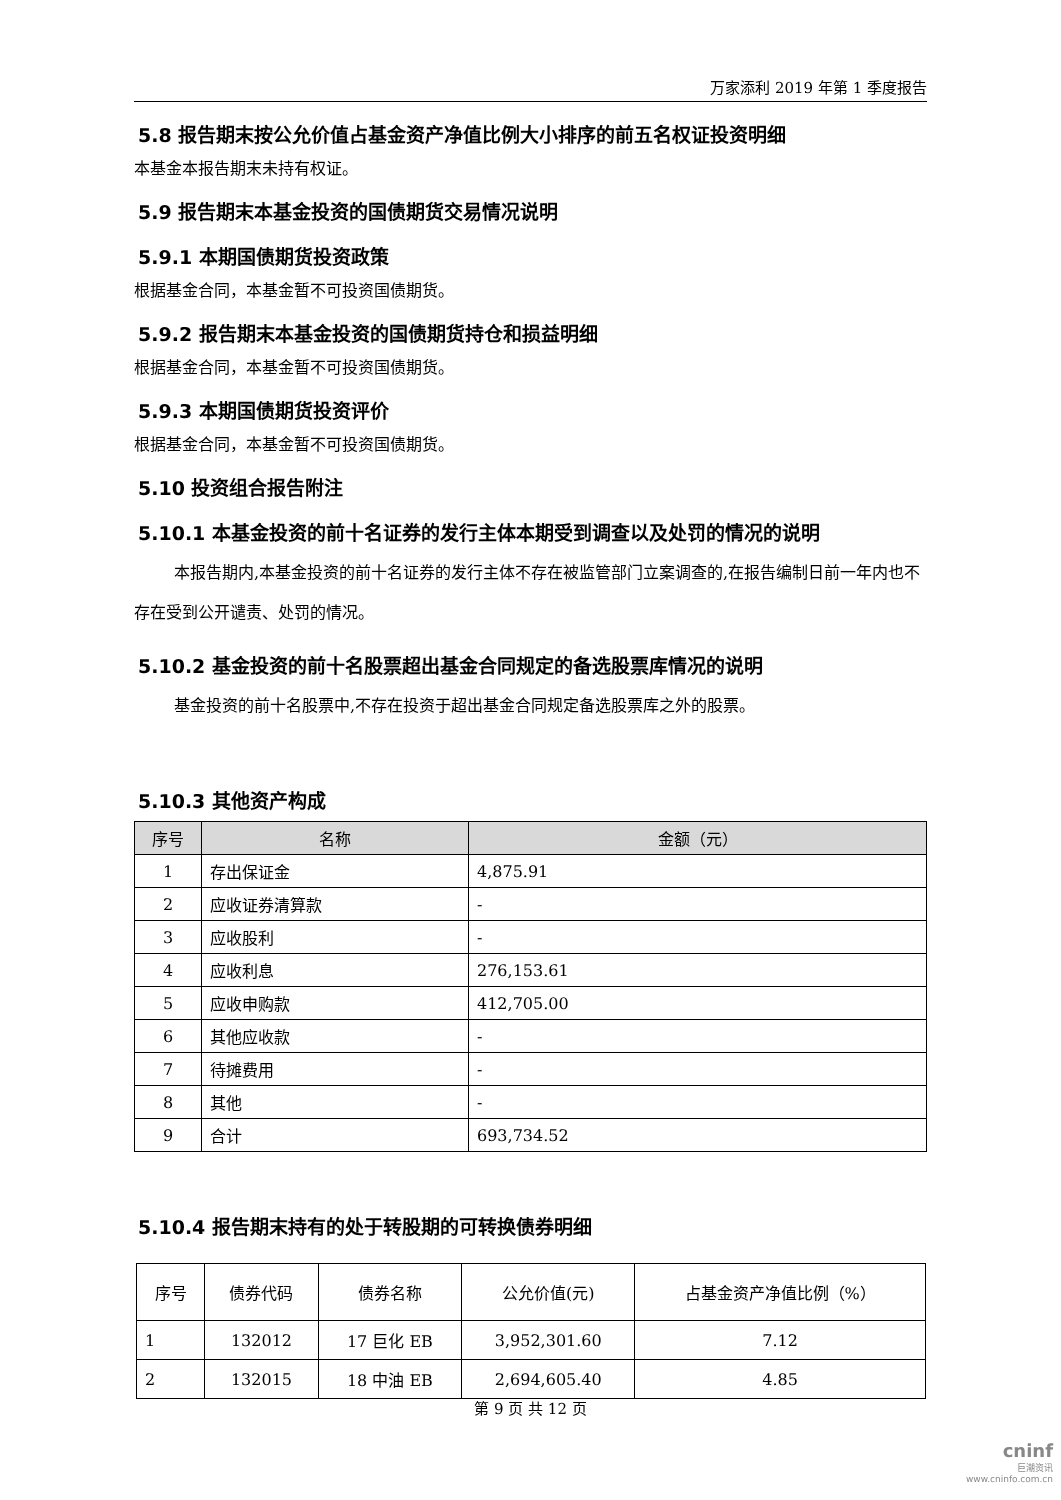万家添利 2019 年第 1 季度报告
5.8 报告期末按公允价值占基金资产净值比例大小排序的前五名权证投资明细
本基金本报告期末未持有权证。
5.9 报告期末本基金投资的国债期货交易情况说明
5.9.1 本期国债期货投资政策
根据基金合同，本基金暂不可投资国债期货。
5.9.2 报告期末本基金投资的国债期货持仓和损益明细
根据基金合同，本基金暂不可投资国债期货。
5.9.3 本期国债期货投资评价
根据基金合同，本基金暂不可投资国债期货。
5.10 投资组合报告附注
5.10.1 本基金投资的前十名证券的发行主体本期受到调查以及处罚的情况的说明
本报告期内,本基金投资的前十名证券的发行主体不存在被监管部门立案调查的,在报告编制日前一年内也不存在受到公开谴责、处罚的情况。
5.10.2 基金投资的前十名股票超出基金合同规定的备选股票库情况的说明
基金投资的前十名股票中,不存在投资于超出基金合同规定备选股票库之外的股票。
5.10.3 其他资产构成
| 序号 | 名称 | 金额（元） |
| --- | --- | --- |
| 1 | 存出保证金 | 4,875.91 |
| 2 | 应收证券清算款 | - |
| 3 | 应收股利 | - |
| 4 | 应收利息 | 276,153.61 |
| 5 | 应收申购款 | 412,705.00 |
| 6 | 其他应收款 | - |
| 7 | 待摊费用 | - |
| 8 | 其他 | - |
| 9 | 合计 | 693,734.52 |
5.10.4 报告期末持有的处于转股期的可转换债券明细
| 序号 | 债券代码 | 债券名称 | 公允价值(元) | 占基金资产净值比例（%） |
| 1 | 132012 | 17 巨化 EB | 3,952,301.60 | 7.12 |
| 2 | 132015 | 18 中油 EB | 2,694,605.40 | 4.85 |
第 9 页 共 12 页
cninf
巨潮资讯
www.cninfo.com.cn